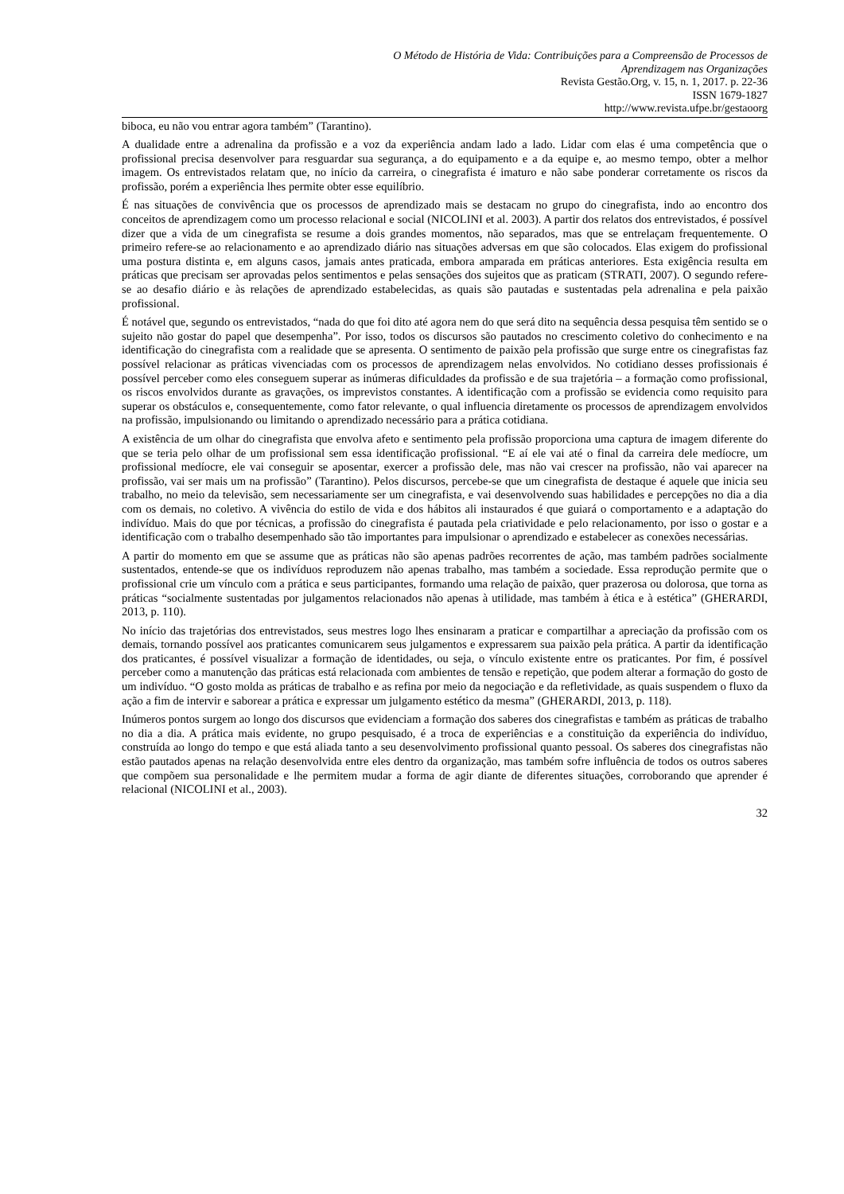O Método de História de Vida: Contribuições para a Compreensão de Processos de
Aprendizagem nas Organizações
Revista Gestão.Org, v. 15, n. 1, 2017. p. 22-36
ISSN 1679-1827
http://www.revista.ufpe.br/gestaoorg
biboca, eu não vou entrar agora também” (Tarantino).
A dualidade entre a adrenalina da profissão e a voz da experiência andam lado a lado. Lidar com elas é uma competência que o profissional precisa desenvolver para resguardar sua segurança, a do equipamento e a da equipe e, ao mesmo tempo, obter a melhor imagem. Os entrevistados relatam que, no início da carreira, o cinegrafista é imaturo e não sabe ponderar corretamente os riscos da profissão, porém a experiência lhes permite obter esse equilíbrio.
É nas situações de convivência que os processos de aprendizado mais se destacam no grupo do cinegrafista, indo ao encontro dos conceitos de aprendizagem como um processo relacional e social (NICOLINI et al. 2003). A partir dos relatos dos entrevistados, é possível dizer que a vida de um cinegrafista se resume a dois grandes momentos, não separados, mas que se entrelaçam frequentemente. O primeiro refere-se ao relacionamento e ao aprendizado diário nas situações adversas em que são colocados. Elas exigem do profissional uma postura distinta e, em alguns casos, jamais antes praticada, embora amparada em práticas anteriores. Esta exigência resulta em práticas que precisam ser aprovadas pelos sentimentos e pelas sensações dos sujeitos que as praticam (STRATI, 2007). O segundo refere-se ao desafio diário e às relações de aprendizado estabelecidas, as quais são pautadas e sustentadas pela adrenalina e pela paixão profissional.
É notável que, segundo os entrevistados, “nada do que foi dito até agora nem do que será dito na sequência dessa pesquisa têm sentido se o sujeito não gostar do papel que desempenha”. Por isso, todos os discursos são pautados no crescimento coletivo do conhecimento e na identificação do cinegrafista com a realidade que se apresenta. O sentimento de paixão pela profissão que surge entre os cinegrafistas faz possível relacionar as práticas vivenciadas com os processos de aprendizagem nelas envolvidos. No cotidiano desses profissionais é possível perceber como eles conseguem superar as inúmeras dificuldades da profissão e de sua trajetória – a formação como profissional, os riscos envolvidos durante as gravações, os imprevistos constantes. A identificação com a profissão se evidencia como requisito para superar os obstáculos e, consequentemente, como fator relevante, o qual influencia diretamente os processos de aprendizagem envolvidos na profissão, impulsionando ou limitando o aprendizado necessário para a prática cotidiana.
A existência de um olhar do cinegrafista que envolva afeto e sentimento pela profissão proporciona uma captura de imagem diferente do que se teria pelo olhar de um profissional sem essa identificação profissional. “E aí ele vai até o final da carreira dele medíocre, um profissional medíocre, ele vai conseguir se aposentar, exercer a profissão dele, mas não vai crescer na profissão, não vai aparecer na profissão, vai ser mais um na profissão” (Tarantino). Pelos discursos, percebe-se que um cinegrafista de destaque é aquele que inicia seu trabalho, no meio da televisão, sem necessariamente ser um cinegrafista, e vai desenvolvendo suas habilidades e percepções no dia a dia com os demais, no coletivo. A vivência do estilo de vida e dos hábitos ali instaurados é que guiará o comportamento e a adaptação do indivíduo. Mais do que por técnicas, a profissão do cinegrafista é pautada pela criatividade e pelo relacionamento, por isso o gostar e a identificação com o trabalho desempenhado são tão importantes para impulsionar o aprendizado e estabelecer as conexões necessárias.
A partir do momento em que se assume que as práticas não são apenas padrões recorrentes de ação, mas também padrões socialmente sustentados, entende-se que os indivíduos reproduzem não apenas trabalho, mas também a sociedade. Essa reprodução permite que o profissional crie um vínculo com a prática e seus participantes, formando uma relação de paixão, quer prazerosa ou dolorosa, que torna as práticas “socialmente sustentadas por julgamentos relacionados não apenas à utilidade, mas também à ética e à estética” (GHERARDI, 2013, p. 110).
No início das trajetórias dos entrevistados, seus mestres logo lhes ensinaram a praticar e compartilhar a apreciação da profissão com os demais, tornando possível aos praticantes comunicarem seus julgamentos e expressarem sua paixão pela prática. A partir da identificação dos praticantes, é possível visualizar a formação de identidades, ou seja, o vínculo existente entre os praticantes. Por fim, é possível perceber como a manutenção das práticas está relacionada com ambientes de tensão e repetição, que podem alterar a formação do gosto de um indivíduo. “O gosto molda as práticas de trabalho e as refina por meio da negociação e da refletividade, as quais suspendem o fluxo da ação a fim de intervir e saborear a prática e expressar um julgamento estético da mesma” (GHERARDI, 2013, p. 118).
Inúmeros pontos surgem ao longo dos discursos que evidenciam a formação dos saberes dos cinegrafistas e também as práticas de trabalho no dia a dia. A prática mais evidente, no grupo pesquisado, é a troca de experiências e a constituição da experiência do indivíduo, construída ao longo do tempo e que está aliada tanto a seu desenvolvimento profissional quanto pessoal. Os saberes dos cinegrafistas não estão pautados apenas na relação desenvolvida entre eles dentro da organização, mas também sofre influência de todos os outros saberes que compõem sua personalidade e lhe permitem mudar a forma de agir diante de diferentes situações, corroborando que aprender é relacional (NICOLINI et al., 2003).
32